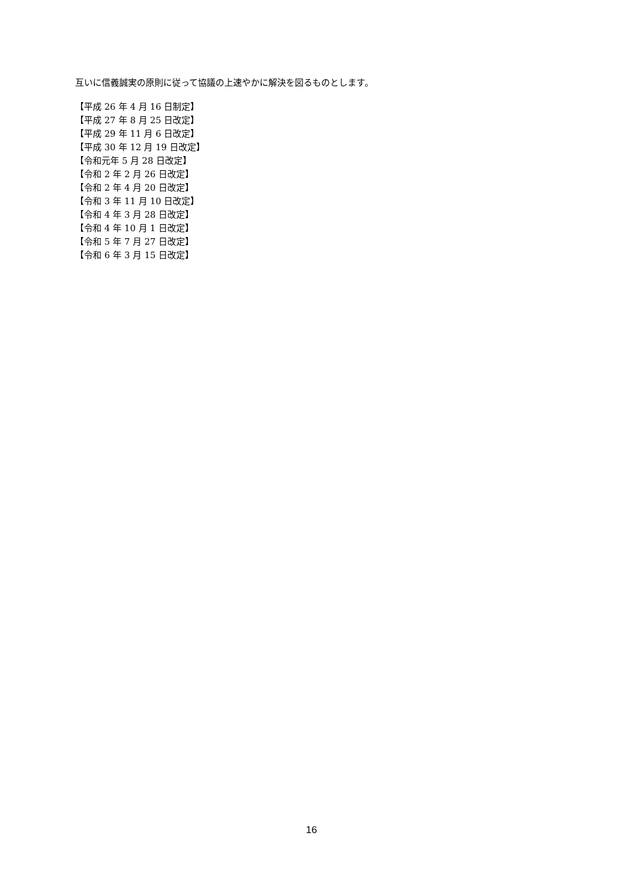互いに信義誠実の原則に従って協議の上速やかに解決を図るものとします。
【平成 26 年 4 月 16 日制定】
【平成 27 年 8 月 25 日改定】
【平成 29 年 11 月 6 日改定】
【平成 30 年 12 月 19 日改定】
【令和元年 5 月 28 日改定】
【令和 2 年 2 月 26 日改定】
【令和 2 年 4 月 20 日改定】
【令和 3 年 11 月 10 日改定】
【令和 4 年 3 月 28 日改定】
【令和 4 年 10 月 1 日改定】
【令和 5 年 7 月 27 日改定】
【令和 6 年 3 月 15 日改定】
16